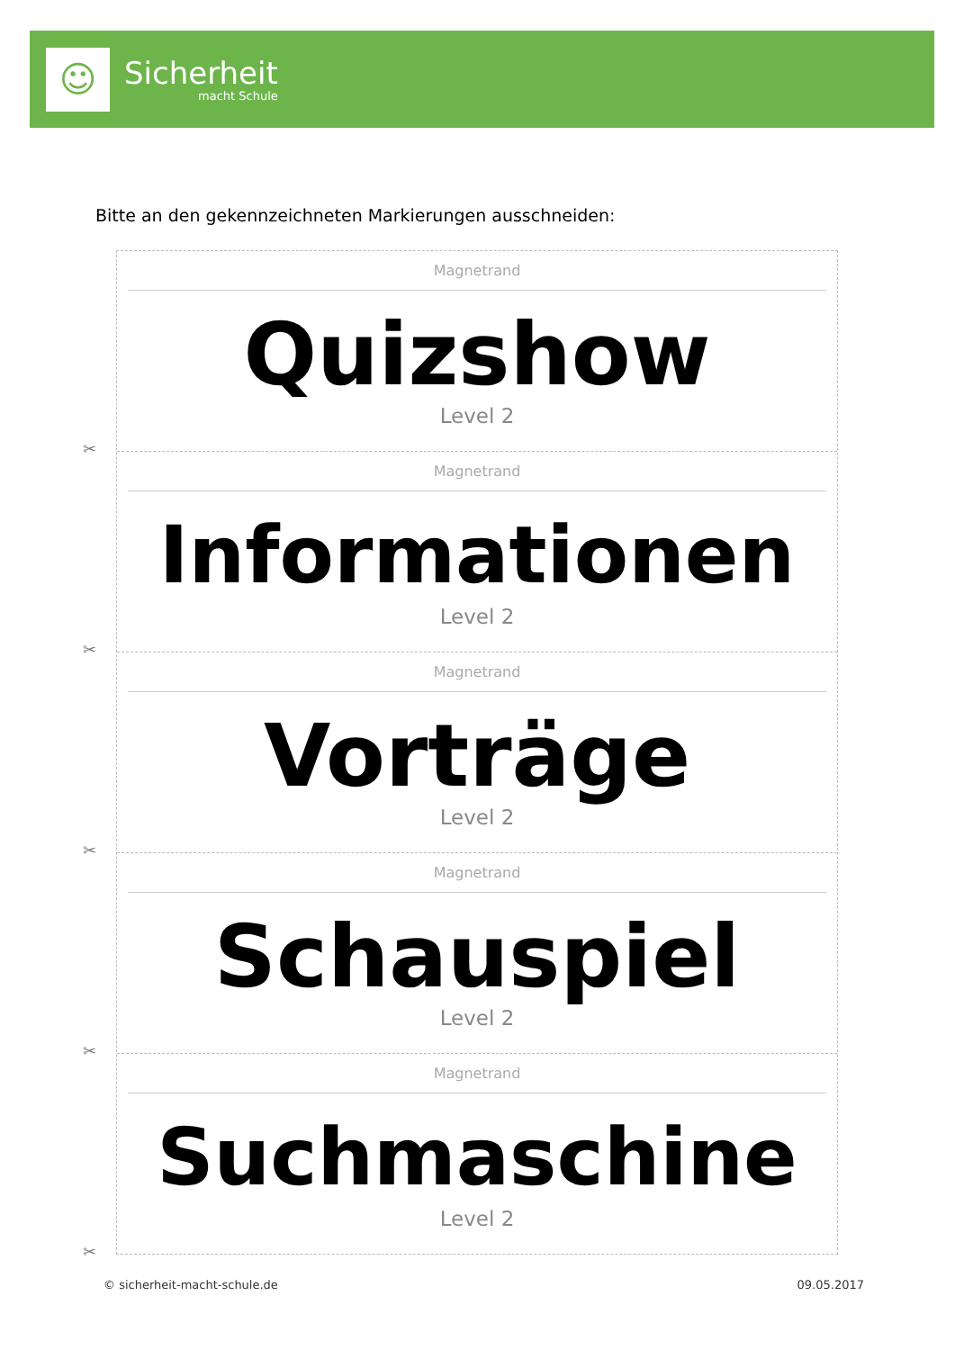☺
Sicherheit
macht Schule
Bitte an den gekennzeichneten Markierungen ausschneiden:
Magnetrand
Quizshow
Level 2
✂
Magnetrand
Informationen
Level 2
✂
Magnetrand
Vorträge
Level 2
✂
Magnetrand
Schauspiel
Level 2
✂
Magnetrand
Suchmaschine
Level 2
✂
© sicherheit-macht-schule.de 09.05.2017